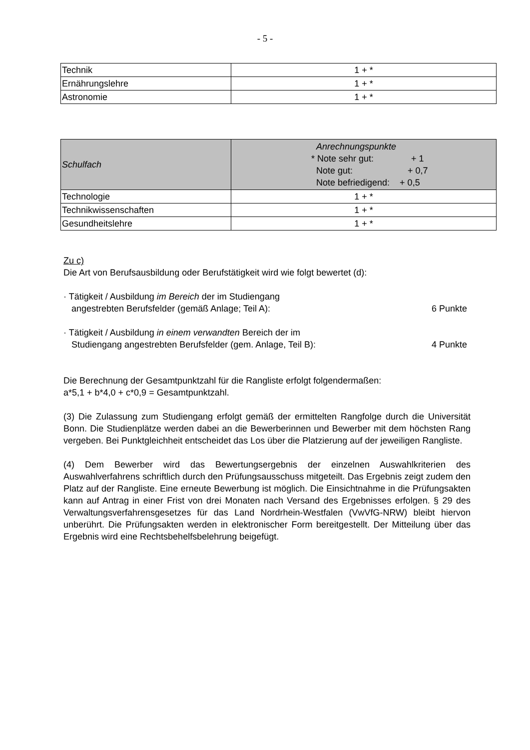- 5 -
| Technik | 1 + * |
| Ernährungslehre | 1 + * |
| Astronomie | 1 + * |
| Schulfach | Anrechnungspunkte * Note sehr gut: + 1 Note gut: + 0,7 Note befriedigend: + 0,5 |
| --- | --- |
| Technologie | 1 + * |
| Technikwissenschaften | 1 + * |
| Gesundheitslehre | 1 + * |
Zu c)
Die Art von Berufsausbildung oder Berufstätigkeit wird wie folgt bewertet (d):
· Tätigkeit / Ausbildung im Bereich der im Studiengang
angestrebten Berufsfelder (gemäß Anlage; Teil A): 6 Punkte
· Tätigkeit / Ausbildung in einem verwandten Bereich der im
Studiengang angestrebten Berufsfelder (gem. Anlage, Teil B): 4 Punkte
Die Berechnung der Gesamtpunktzahl für die Rangliste erfolgt folgendermaßen:
a*5,1 + b*4,0 + c*0,9 = Gesamtpunktzahl.
(3) Die Zulassung zum Studiengang erfolgt gemäß der ermittelten Rangfolge durch die Universität Bonn. Die Studienplätze werden dabei an die Bewerberinnen und Bewerber mit dem höchsten Rang vergeben. Bei Punktgleichheit entscheidet das Los über die Platzierung auf der jeweiligen Rangliste.
(4) Dem Bewerber wird das Bewertungsergebnis der einzelnen Auswahlkriterien des Auswahlverfahrens schriftlich durch den Prüfungsausschuss mitgeteilt. Das Ergebnis zeigt zudem den Platz auf der Rangliste. Eine erneute Bewerbung ist möglich. Die Einsichtnahme in die Prüfungsakten kann auf Antrag in einer Frist von drei Monaten nach Versand des Ergebnisses erfolgen. § 29 des Verwaltungsverfahrensgesetzes für das Land Nordrhein-Westfalen (VwVfG-NRW) bleibt hiervon unberührt. Die Prüfungsakten werden in elektronischer Form bereitgestellt. Der Mitteilung über das Ergebnis wird eine Rechtsbehelfsbelehrung beigefügt.